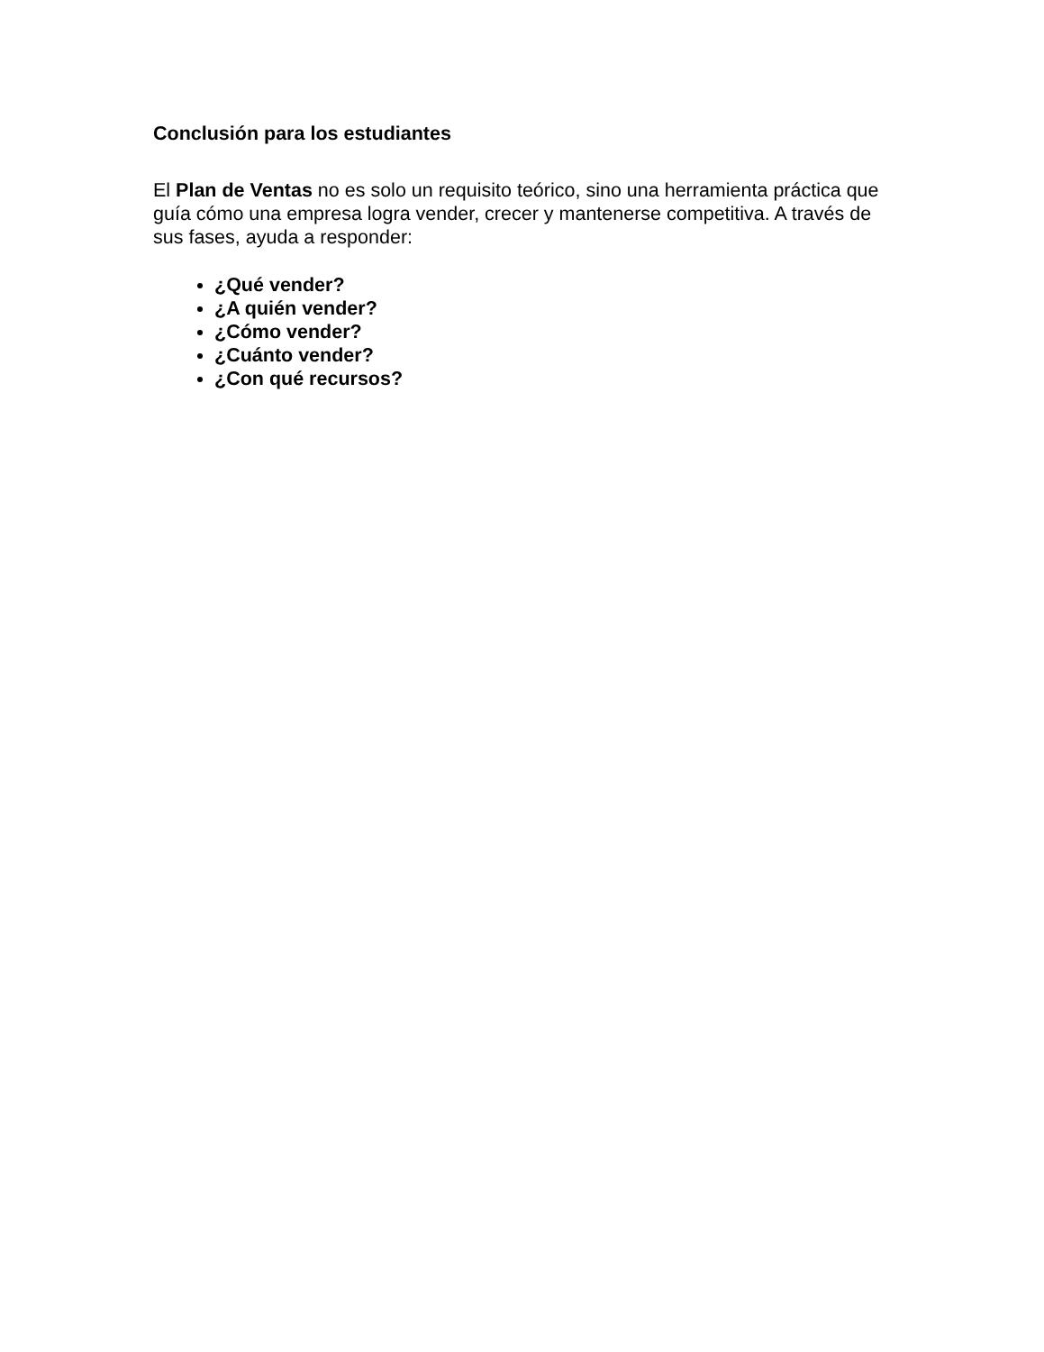Conclusión para los estudiantes
El Plan de Ventas no es solo un requisito teórico, sino una herramienta práctica que guía cómo una empresa logra vender, crecer y mantenerse competitiva. A través de sus fases, ayuda a responder:
¿Qué vender?
¿A quién vender?
¿Cómo vender?
¿Cuánto vender?
¿Con qué recursos?